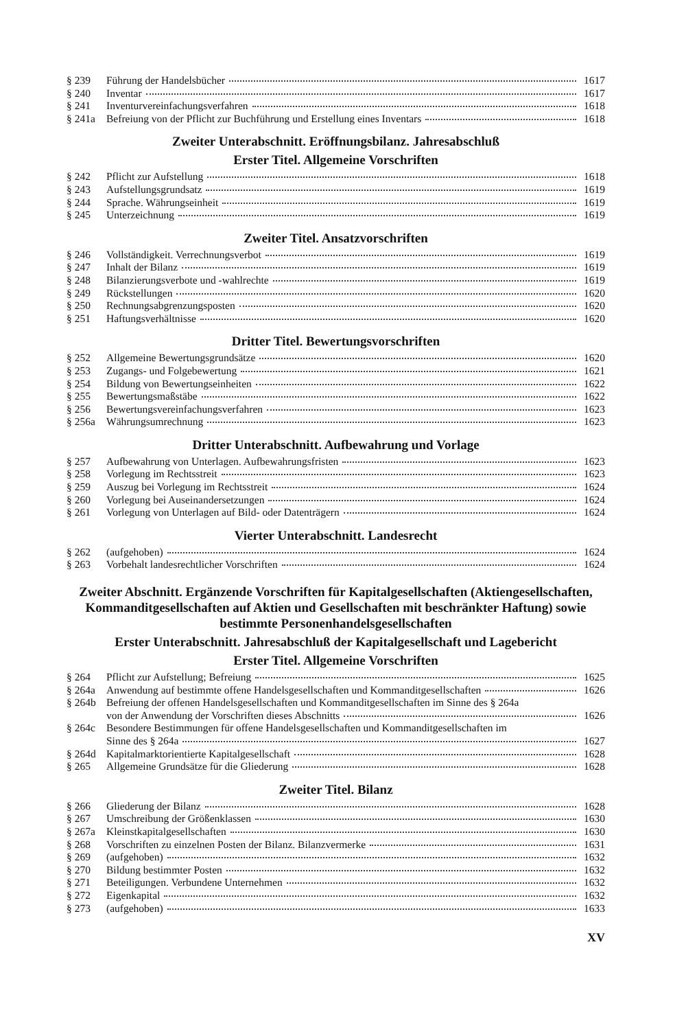§ 239 Führung der Handelsbücher 1617
§ 240 Inventar 1617
§ 241 Inventurvereinfachungsverfahren 1618
§ 241a Befreiung von der Pflicht zur Buchführung und Erstellung eines Inventars 1618
Zweiter Unterabschnitt. Eröffnungsbilanz. Jahresabschluß
Erster Titel. Allgemeine Vorschriften
§ 242 Pflicht zur Aufstellung 1618
§ 243 Aufstellungsgrundsatz 1619
§ 244 Sprache. Währungseinheit 1619
§ 245 Unterzeichnung 1619
Zweiter Titel. Ansatzvorschriften
§ 246 Vollständigkeit. Verrechnungsverbot 1619
§ 247 Inhalt der Bilanz 1619
§ 248 Bilanzierungsverbote und -wahlrechte 1619
§ 249 Rückstellungen 1620
§ 250 Rechnungsabgrenzungsposten 1620
§ 251 Haftungsverhältnisse 1620
Dritter Titel. Bewertungsvorschriften
§ 252 Allgemeine Bewertungsgrundsätze 1620
§ 253 Zugangs- und Folgebewertung 1621
§ 254 Bildung von Bewertungseinheiten 1622
§ 255 Bewertungsmaßstäbe 1622
§ 256 Bewertungsvereinfachungsverfahren 1623
§ 256a Währungsumrechnung 1623
Dritter Unterabschnitt. Aufbewahrung und Vorlage
§ 257 Aufbewahrung von Unterlagen. Aufbewahrungsfristen 1623
§ 258 Vorlegung im Rechtsstreit 1623
§ 259 Auszug bei Vorlegung im Rechtsstreit 1624
§ 260 Vorlegung bei Auseinandersetzungen 1624
§ 261 Vorlegung von Unterlagen auf Bild- oder Datenträgern 1624
Vierter Unterabschnitt. Landesrecht
§ 262 (aufgehoben) 1624
§ 263 Vorbehalt landesrechtlicher Vorschriften 1624
Zweiter Abschnitt. Ergänzende Vorschriften für Kapitalgesellschaften (Aktiengesellschaften, Kommanditgesellschaften auf Aktien und Gesellschaften mit beschränkter Haftung) sowie bestimmte Personenhandelsgesellschaften
Erster Unterabschnitt. Jahresabschluß der Kapitalgesellschaft und Lagebericht
Erster Titel. Allgemeine Vorschriften
§ 264 Pflicht zur Aufstellung; Befreiung 1625
§ 264a Anwendung auf bestimmte offene Handelsgesellschaften und Kommanditgesellschaften 1626
§ 264b Befreiung der offenen Handelsgesellschaften und Kommanditgesellschaften im Sinne des § 264a
von der Anwendung der Vorschriften dieses Abschnitts 1626
§ 264c Besondere Bestimmungen für offene Handelsgesellschaften und Kommanditgesellschaften im
Sinne des § 264a 1627
§ 264d Kapitalmarktorientierte Kapitalgesellschaft 1628
§ 265 Allgemeine Grundsätze für die Gliederung 1628
Zweiter Titel. Bilanz
§ 266 Gliederung der Bilanz 1628
§ 267 Umschreibung der Größenklassen 1630
§ 267a Kleinstkapitalgesellschaften 1630
§ 268 Vorschriften zu einzelnen Posten der Bilanz. Bilanzvermerke 1631
§ 269 (aufgehoben) 1632
§ 270 Bildung bestimmter Posten 1632
§ 271 Beteiligungen. Verbundene Unternehmen 1632
§ 272 Eigenkapital 1632
§ 273 (aufgehoben) 1633
XV